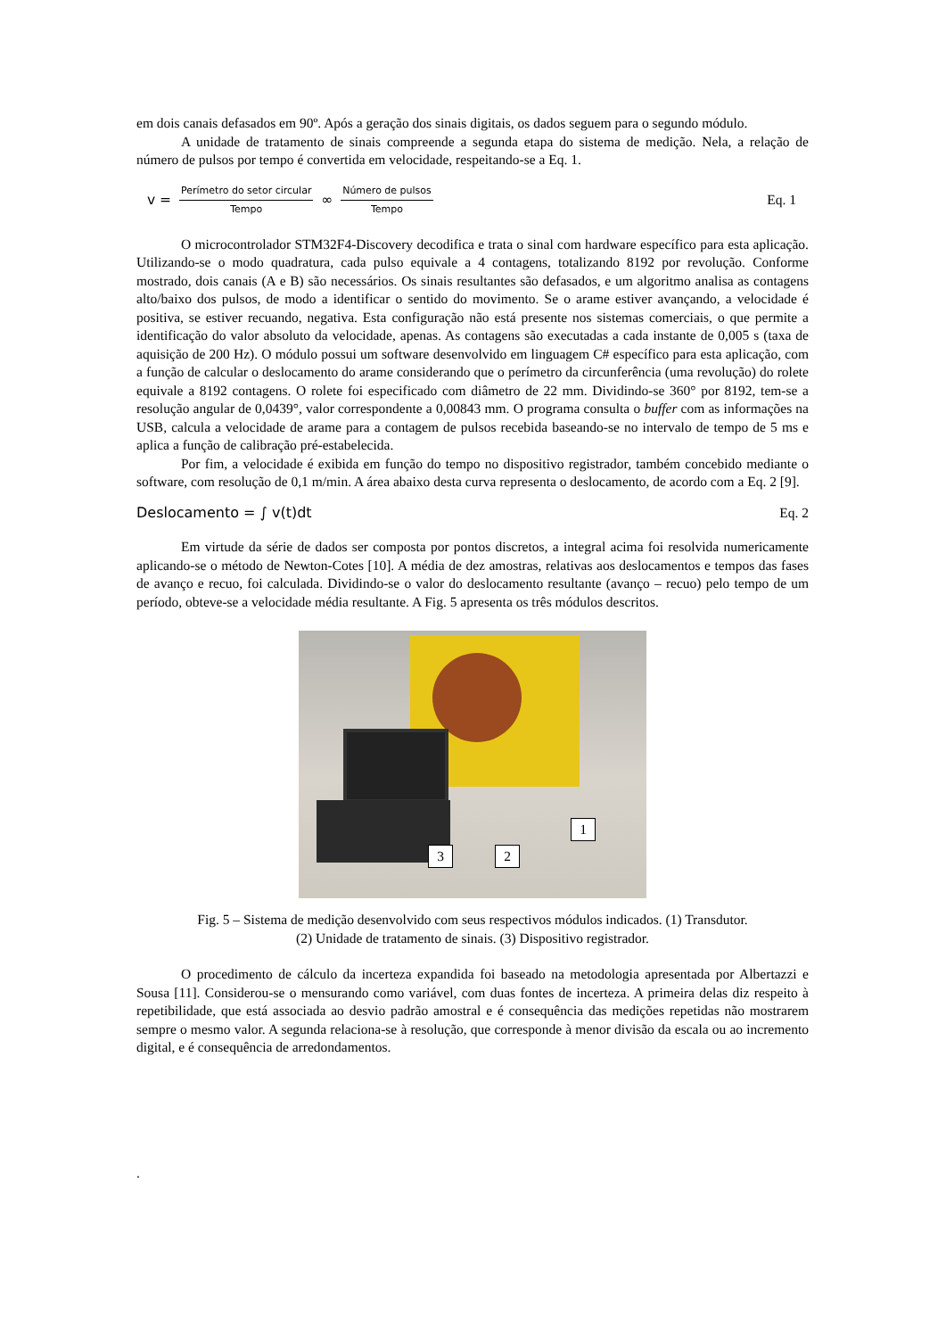em dois canais defasados em 90º. Após a geração dos sinais digitais, os dados seguem para o segundo módulo.
A unidade de tratamento de sinais compreende a segunda etapa do sistema de medição. Nela, a relação de número de pulsos por tempo é convertida em velocidade, respeitando-se a Eq. 1.
v = Perímetro do setor circular Tempo ∞ Número de pulsos Tempo
Eq. 1
O microcontrolador STM32F4-Discovery decodifica e trata o sinal com hardware específico para esta aplicação. Utilizando-se o modo quadratura, cada pulso equivale a 4 contagens, totalizando 8192 por revolução. Conforme mostrado, dois canais (A e B) são necessários. Os sinais resultantes são defasados, e um algoritmo analisa as contagens alto/baixo dos pulsos, de modo a identificar o sentido do movimento. Se o arame estiver avançando, a velocidade é positiva, se estiver recuando, negativa. Esta configuração não está presente nos sistemas comerciais, o que permite a identificação do valor absoluto da velocidade, apenas. As contagens são executadas a cada instante de 0,005 s (taxa de aquisição de 200 Hz). O módulo possui um software desenvolvido em linguagem C# específico para esta aplicação, com a função de calcular o deslocamento do arame considerando que o perímetro da circunferência (uma revolução) do rolete equivale a 8192 contagens. O rolete foi especificado com diâmetro de 22 mm. Dividindo-se 360° por 8192, tem-se a resolução angular de 0,0439°, valor correspondente a 0,00843 mm. O programa consulta o buffer com as informações na USB, calcula a velocidade de arame para a contagem de pulsos recebida baseando-se no intervalo de tempo de 5 ms e aplica a função de calibração pré-estabelecida.
Por fim, a velocidade é exibida em função do tempo no dispositivo registrador, também concebido mediante o software, com resolução de 0,1 m/min. A área abaixo desta curva representa o deslocamento, de acordo com a Eq. 2 [9].
Deslocamento = ∫ v(t)dt Eq. 2
Em virtude da série de dados ser composta por pontos discretos, a integral acima foi resolvida numericamente aplicando-se o método de Newton-Cotes [10]. A média de dez amostras, relativas aos deslocamentos e tempos das fases de avanço e recuo, foi calculada. Dividindo-se o valor do deslocamento resultante (avanço – recuo) pelo tempo de um período, obteve-se a velocidade média resultante. A Fig. 5 apresenta os três módulos descritos.
3 2
1
Fig. 5 – Sistema de medição desenvolvido com seus respectivos módulos indicados. (1) Transdutor.
(2) Unidade de tratamento de sinais. (3) Dispositivo registrador.
O procedimento de cálculo da incerteza expandida foi baseado na metodologia apresentada por Albertazzi e Sousa [11]. Considerou-se o mensurando como variável, com duas fontes de incerteza. A primeira delas diz respeito à repetibilidade, que está associada ao desvio padrão amostral e é consequência das medições repetidas não mostrarem sempre o mesmo valor. A segunda relaciona-se à resolução, que corresponde à menor divisão da escala ou ao incremento digital, e é consequência de arredondamentos.
.